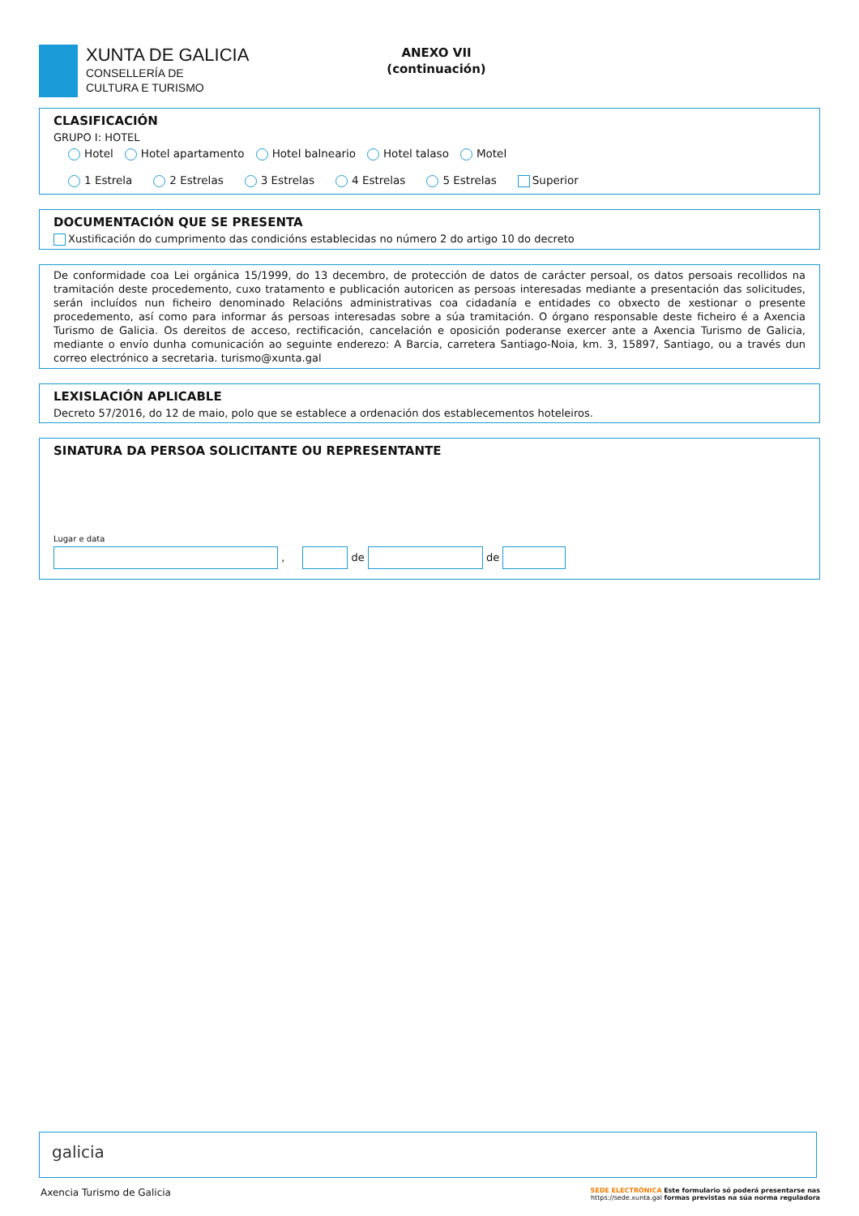XUNTA DE GALICIA
CONSELLERÍA DE
CULTURA E TURISMO
ANEXO VII
(continuación)
CLASIFICACIÓN
GRUPO I: HOTEL
Hotel Hotel apartamento Hotel balneario Hotel talaso Motel
1 Estrela 2 Estrelas 3 Estrelas 4 Estrelas 5 Estrelas Superior
DOCUMENTACIÓN QUE SE PRESENTA
Xustificación do cumprimento das condicións establecidas no número 2 do artigo 10 do decreto
De conformidade coa Lei orgánica 15/1999, do 13 decembro, de protección de datos de carácter persoal, os datos persoais recollidos na tramitación deste procedemento, cuxo tratamento e publicación autoricen as persoas interesadas mediante a presentación das solicitudes, serán incluídos nun ficheiro denominado Relacións administrativas coa cidadanía e entidades co obxecto de xestionar o presente procedemento, así como para informar ás persoas interesadas sobre a súa tramitación. O órgano responsable deste ficheiro é a Axencia Turismo de Galicia. Os dereitos de acceso, rectificación, cancelación e oposición poderanse exercer ante a Axencia Turismo de Galicia, mediante o envío dunha comunicación ao seguinte enderezo: A Barcia, carretera Santiago-Noia, km. 3, 15897, Santiago, ou a través dun correo electrónico a secretaria. turismo@xunta.gal
LEXISLACIÓN APLICABLE
Decreto 57/2016, do 12 de maio, polo que se establece a ordenación dos establecementos hoteleiros.
SINATURA DA PERSOA SOLICITANTE OU REPRESENTANTE
Lugar e data
, de de
galicia
Axencia Turismo de Galicia SEDE ELECTRÓNICA Este formulario só poderá presentarse nas
https://sede.xunta.gal formas previstas na súa norma reguladora